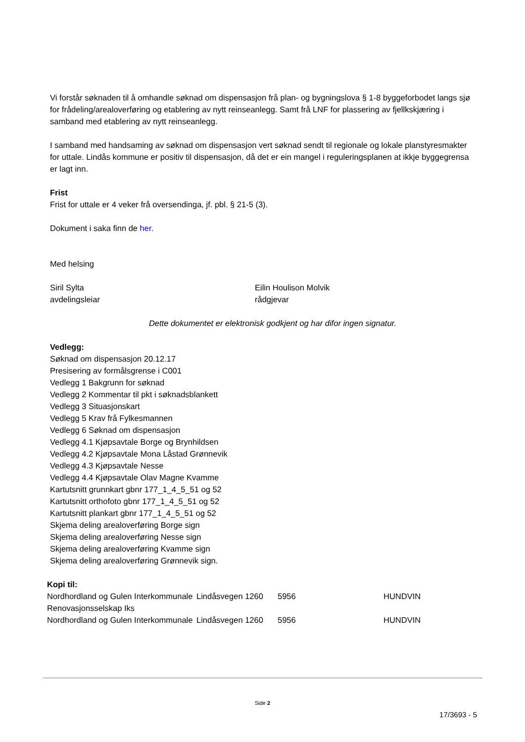Vi forstår søknaden til å omhandle søknad om dispensasjon frå plan- og bygningslova § 1-8 byggeforbodet langs sjø for frådeling/arealoverføring og etablering av nytt reinseanlegg. Samt frå LNF for plassering av fjellkskjæring i samband med etablering av nytt reinseanlegg.
I samband med handsaming av søknad om dispensasjon vert søknad sendt til regionale og lokale planstyresmakter for uttale. Lindås kommune er positiv til dispensasjon, då det er ein mangel i reguleringsplanen at ikkje byggegrensa er lagt inn.
Frist
Frist for uttale er 4 veker frå oversendinga, jf. pbl. § 21-5 (3).
Dokument i saka finn de her.
Med helsing
Siril Sylta
avdelingsleiar
Eilin Houlison Molvik
rådgjevar
Dette dokumentet er elektronisk godkjent og har difor ingen signatur.
Vedlegg:
Søknad om dispensasjon 20.12.17
Presisering av formålsgrense i C001
Vedlegg 1 Bakgrunn for søknad
Vedlegg 2 Kommentar til pkt i søknadsblankett
Vedlegg 3 Situasjonskart
Vedlegg 5 Krav frå Fylkesmannen
Vedlegg 6 Søknad om dispensasjon
Vedlegg 4.1 Kjøpsavtale Borge og Brynhildsen
Vedlegg 4.2 Kjøpsavtale Mona Låstad Grønnevik
Vedlegg 4.3 Kjøpsavtale Nesse
Vedlegg 4.4 Kjøpsavtale Olav Magne Kvamme
Kartutsnitt grunnkart gbnr 177_1_4_5_51 og 52
Kartutsnitt orthofoto gbnr 177_1_4_5_51 og 52
Kartutsnitt plankart gbnr 177_1_4_5_51 og 52
Skjema deling arealoverføring Borge sign
Skjema deling arealoverføring Nesse sign
Skjema deling arealoverføring Kvamme sign
Skjema deling arealoverføring Grønnevik sign.
| Kopi til: | | | |
| Nordhordland og Gulen Interkommunale Renovasjonsselskap Iks | Lindåsvegen 1260 | 5956 | HUNDVIN |
| Nordhordland og Gulen Interkommunale | Lindåsvegen 1260 | 5956 | HUNDVIN |
Side 2
17/3693 - 5